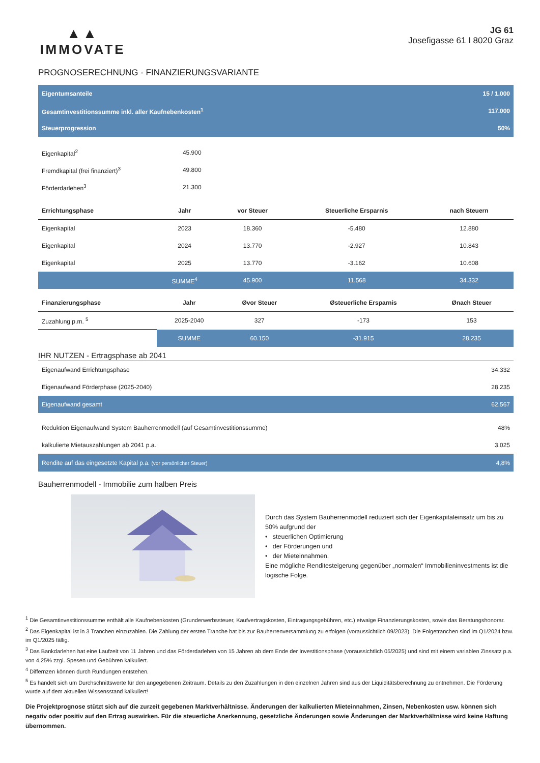▲▲
IMMOVATE
JG 61
Josefigasse 61 I 8020 Graz
PROGNOSERECHNUNG - FINANZIERUNGSVARIANTE
| Eigentumsanteile | 15 / 1.000 |
| Gesamtinvestitionssumme inkl. aller Kaufnebenkosten<sup>1</sup> | 117.000 |
| Steuerprogression | 50% |
| Eigenkapital<sup>2</sup> | 45.900 |
| Fremdkapital (frei finanziert)<sup>3</sup> | 49.800 |
| Förderdarlehen<sup>3</sup> | 21.300 |
| Errichtungsphase | Jahr | vor Steuer | Steuerliche Ersparnis | nach Steuern |
| --- | --- | --- | --- | --- |
| Eigenkapital | 2023 | 18.360 | -5.480 | 12.880 |
| Eigenkapital | 2024 | 13.770 | -2.927 | 10.843 |
| Eigenkapital | 2025 | 13.770 | -3.162 | 10.608 |
| | SUMME<sup>4</sup> | 45.900 | 11.568 | 34.332 |
| Finanzierungsphase | Jahr | Øvor Steuer | Østeuerliche Ersparnis | Ønach Steuer |
| --- | --- | --- | --- | --- |
| Zuzahlung p.m. <sup>5</sup> | 2025-2040 | 327 | -173 | 153 |
| | SUMME | 60.150 | -31.915 | 28.235 |
IHR NUTZEN - Ertragsphase ab 2041
| Eigenaufwand Errichtungsphase | 34.332 |
| Eigenaufwand Förderphase (2025-2040) | 28.235 |
| Eigenaufwand gesamt | 62.567 |
| Reduktion Eigenaufwand System Bauherrenmodell (auf Gesamtinvestitionssumme) | 48% |
| kalkulierte Mietauszahlungen ab 2041 p.a. | 3.025 |
| Rendite auf das eingesetzte Kapital p.a. (vor persönlicher Steuer) | 4,8% |
Bauherrenmodell - Immobilie zum halben Preis
Durch das System Bauherrenmodell reduziert sich der Eigenkapitaleinsatz um bis zu 50% aufgrund der
• steuerlichen Optimierung
• der Förderungen und
• der Mieteinnahmen.
Eine mögliche Renditesteigerung gegenüber „normalen“ Immobilieninvestments ist die logische Folge.
<sup>1</sup> Die Gesamtinvestitionssumme enthält alle Kaufnebenkosten (Grunderwerbssteuer, Kaufvertragskosten, Eintragungsgebühren, etc.) etwaige Finanzierungskosten, sowie das Beratungshonorar.
<sup>2</sup> Das Eigenkapital ist in 3 Tranchen einzuzahlen. Die Zahlung der ersten Tranche hat bis zur Bauherrenversammlung zu erfolgen (voraussichtlich 09/2023). Die Folgetranchen sind im Q1/2024 bzw. im Q1/2025 fällig.
<sup>3</sup> Das Bankdarlehen hat eine Laufzeit von 11 Jahren und das Förderdarlehen von 15 Jahren ab dem Ende der Investitionsphase (voraussichtlich 05/2025) und sind mit einem variablen Zinssatz p.a. von 4,25% zzgl. Spesen und Gebühren kalkuliert.
<sup>4</sup> Differnzen können durch Rundungen entstehen.
<sup>5</sup> Es handelt sich um Durchschnittswerte für den angegebenen Zeitraum. Details zu den Zuzahlungen in den einzelnen Jahren sind aus der Liquiditätsberechnung zu entnehmen. Die Förderung wurde auf dem aktuellen Wissensstand kalkuliert!
Die Projektprognose stützt sich auf die zurzeit gegebenen Marktverhältnisse. Änderungen der kalkulierten Mieteinnahmen, Zinsen, Nebenkosten usw. können sich negativ oder positiv auf den Ertrag auswirken. Für die steuerliche Anerkennung, gesetzliche Änderungen sowie Änderungen der Marktverhältnisse wird keine Haftung übernommen.